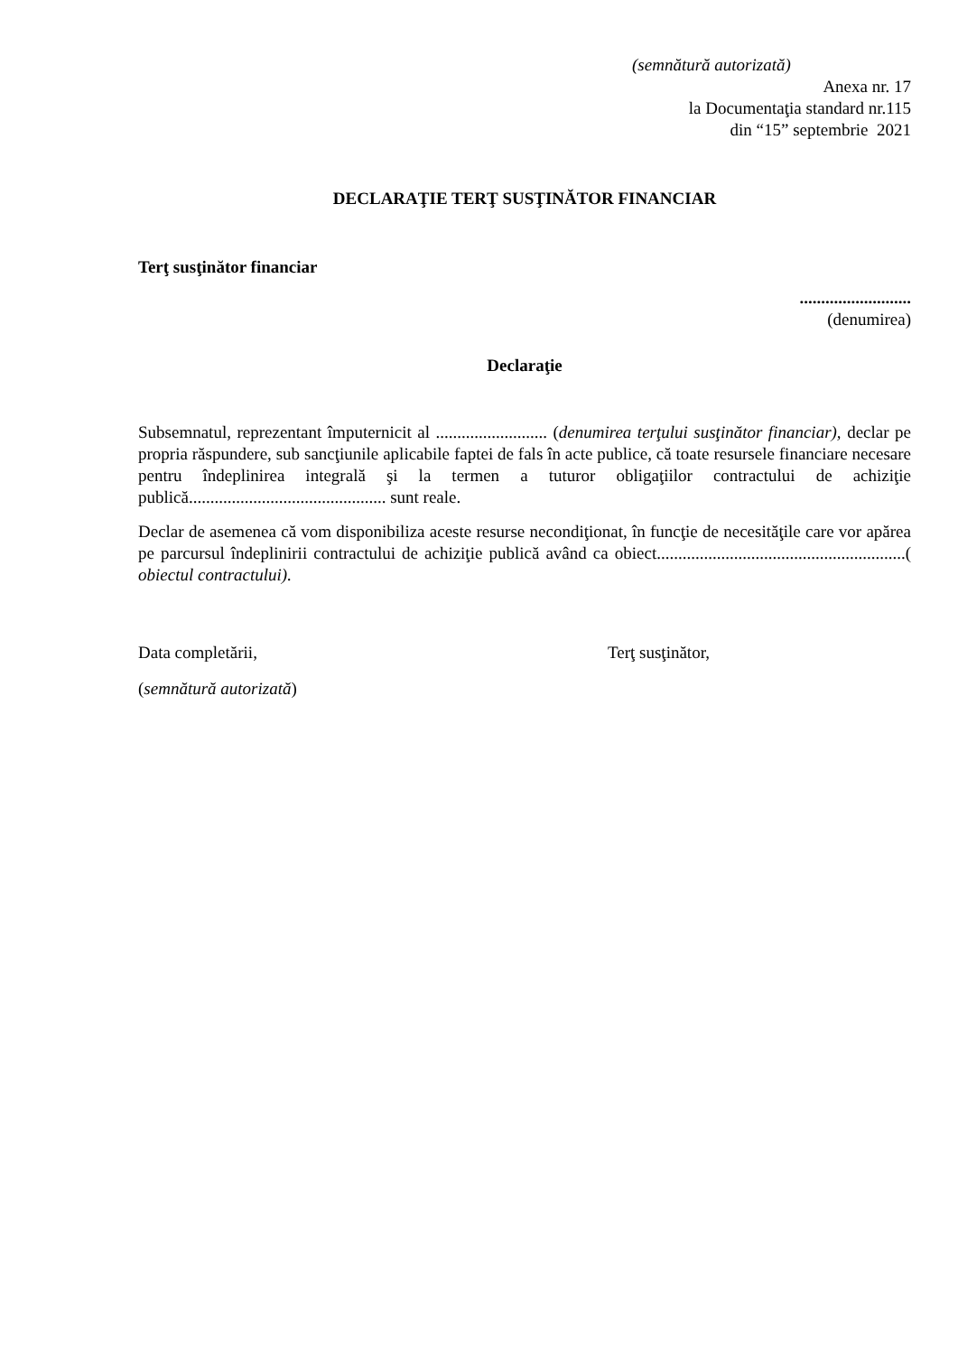(semnătură autorizată)
Anexa nr. 17
la Documentaţia standard nr.115
din “15” septembrie 2021
DECLARAŢIE TERŢ SUSŢINĂTOR FINANCIAR
Terţ susţinător financiar
..........................
(denumirea)
Declaraţie
Subsemnatul, reprezentant împuternicit al .......................... (denumirea terţului susţinător financiar), declar pe propria răspundere, sub sancţiunile aplicabile faptei de fals în acte publice, că toate resursele financiare necesare pentru îndeplinirea integrală şi la termen a tuturor obligaţiilor contractului de achiziţie publică.............................................. sunt reale.
Declar de asemenea că vom disponibiliza aceste resurse necondiţionat, în funcţie de necesităţile care vor apărea pe parcursul îndeplinirii contractului de achiziţie publică având ca obiect..........................................................( obiectul contractului).
Data completării, Terţ susţinător,
(semnătură autorizată)